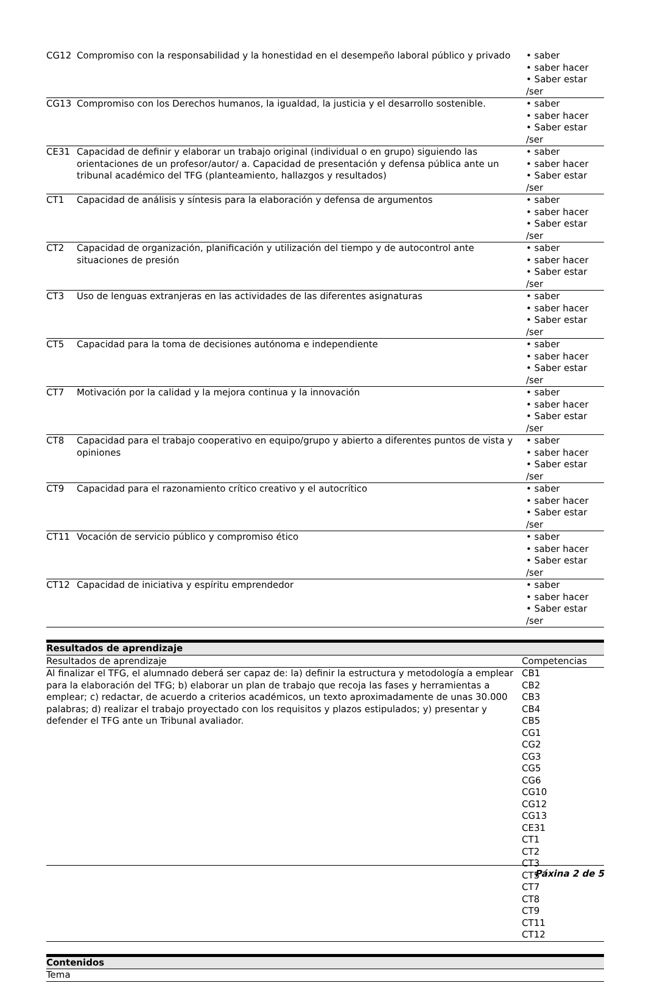| CG12 | Compromiso con la responsabilidad y la honestidad en el desempeño laboral público y privado | • saber • saber hacer • Saber estar /ser |
| CG13 | Compromiso con los Derechos humanos, la igualdad, la justicia y el desarrollo sostenible. | • saber • saber hacer • Saber estar /ser |
| CE31 | Capacidad de definir y elaborar un trabajo original (individual o en grupo) siguiendo las orientaciones de un profesor/autor/ a. Capacidad de presentación y defensa pública ante un tribunal académico del TFG (planteamiento, hallazgos y resultados) | • saber • saber hacer • Saber estar /ser |
| CT1 | Capacidad de análisis y síntesis para la elaboración y defensa de argumentos | • saber • saber hacer • Saber estar /ser |
| CT2 | Capacidad de organización, planificación y utilización del tiempo y de autocontrol ante situaciones de presión | • saber • saber hacer • Saber estar /ser |
| CT3 | Uso de lenguas extranjeras en las actividades de las diferentes asignaturas | • saber • saber hacer • Saber estar /ser |
| CT5 | Capacidad para la toma de decisiones autónoma e independiente | • saber • saber hacer • Saber estar /ser |
| CT7 | Motivación por la calidad y la mejora continua y la innovación | • saber • saber hacer • Saber estar /ser |
| CT8 | Capacidad para el trabajo cooperativo en equipo/grupo y abierto a diferentes puntos de vista y opiniones | • saber • saber hacer • Saber estar /ser |
| CT9 | Capacidad para el razonamiento crítico creativo y el autocrítico | • saber • saber hacer • Saber estar /ser |
| CT11 | Vocación de servicio público y compromiso ético | • saber • saber hacer • Saber estar /ser |
| CT12 | Capacidad de iniciativa y espíritu emprendedor | • saber • saber hacer • Saber estar /ser |
Resultados de aprendizaje
| Resultados de aprendizaje | Competencias |
| Al finalizar el TFG, el alumnado deberá ser capaz de: la) definir la estructura y metodología a emplear para la elaboración del TFG; b) elaborar un plan de trabajo que recoja las fases y herramientas a emplear; c) redactar, de acuerdo a criterios académicos, un texto aproximadamente de unas 30.000 palabras; d) realizar el trabajo proyectado con los requisitos y plazos estipulados; y) presentar y defender el TFG ante un Tribunal avaliador. | CB1 CB2 CB3 CB4 CB5 CG1 CG2 CG3 CG5 CG6 CG10 CG12 CG13 CE31 CT1 CT2 CT3 CT5 CT7 CT8 CT9 CT11 CT12 |
Contenidos
Tema
Páxina 2 de 5